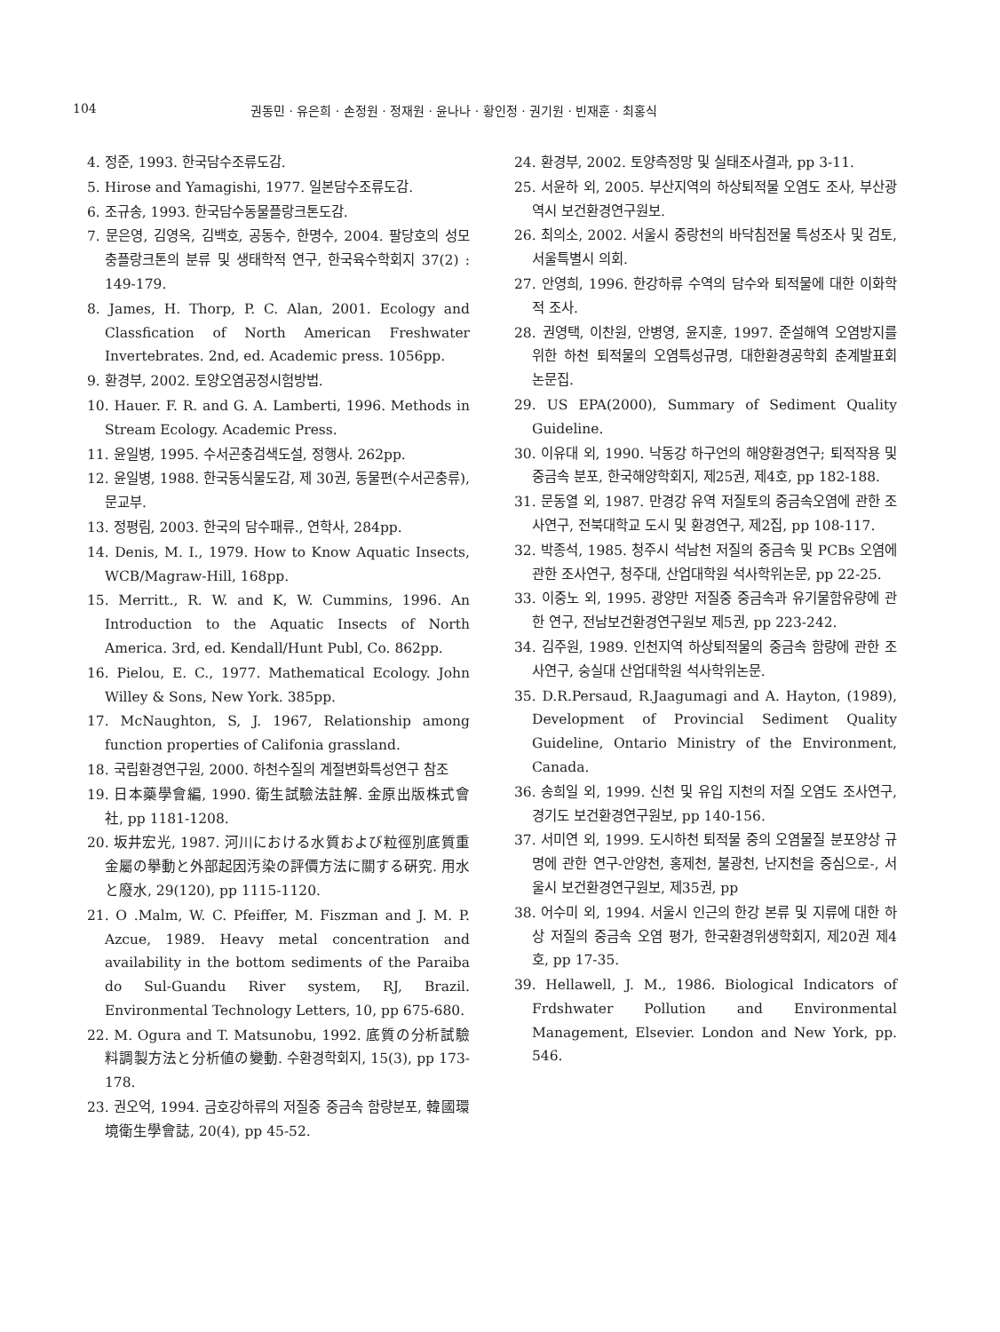104 권동민 · 유은희 · 손정원 · 정재원 · 윤나나 · 황인정 · 권기원 · 빈재훈 · 최홍식
4. 정준, 1993. 한국담수조류도감.
5. Hirose and Yamagishi, 1977. 일본담수조류도감.
6. 조규송, 1993. 한국담수동물플랑크톤도감.
7. 문은영, 김영옥, 김백호, 공동수, 한명수, 2004. 팔당호의 성모충플랑크톤의 분류 및 생태학적 연구, 한국육수학회지 37(2) : 149-179.
8. James, H. Thorp, P. C. Alan, 2001. Ecology and Classfication of North American Freshwater Invertebrates. 2nd, ed. Academic press. 1056pp.
9. 환경부, 2002. 토양오염공정시험방법.
10. Hauer. F. R. and G. A. Lamberti, 1996. Methods in Stream Ecology. Academic Press.
11. 윤일병, 1995. 수서곤충검색도설, 정행사. 262pp.
12. 윤일병, 1988. 한국동식물도감, 제 30권, 동물편(수서곤충류), 문교부.
13. 정평림, 2003. 한국의 담수패류., 연학사, 284pp.
14. Denis, M. I., 1979. How to Know Aquatic Insects, WCB/Magraw-Hill, 168pp.
15. Merritt., R. W. and K, W. Cummins, 1996. An Introduction to the Aquatic Insects of North America. 3rd, ed. Kendall/Hunt Publ, Co. 862pp.
16. Pielou, E. C., 1977. Mathematical Ecology. John Willey & Sons, New York. 385pp.
17. McNaughton, S, J. 1967, Relationship among function properties of Califonia grassland.
18. 국립환경연구원, 2000. 하천수질의 계절변화특성연구 참조
19. 日本藥學會編, 1990. 衛生試驗法註解. 金原出版株式會社, pp 1181-1208.
20. 坂井宏光, 1987. 河川における水質および粒徑別底質重金屬の擧動と外部起因汚染の評價方法に關する硏究. 用水と廢水, 29(120), pp 1115-1120.
21. O .Malm, W. C. Pfeiffer, M. Fiszman and J. M. P. Azcue, 1989. Heavy metal concentration and availability in the bottom sediments of the Paraiba do Sul-Guandu River system, RJ, Brazil. Environmental Technology Letters, 10, pp 675-680.
22. M. Ogura and T. Matsunobu, 1992. 底質の分析試驗料調製方法と分析値の變動. 수환경학회지, 15(3), pp 173-178.
23. 권오억, 1994. 금호강하류의 저질중 중금속 함량분포, 韓國環境衛生學會誌, 20(4), pp 45-52.
24. 환경부, 2002. 토양측정망 및 실태조사결과, pp 3-11.
25. 서윤하 외, 2005. 부산지역의 하상퇴적물 오염도 조사, 부산광역시 보건환경연구원보.
26. 최의소, 2002. 서울시 중랑천의 바닥침전물 특성조사 및 검토, 서울특별시 의회.
27. 안영희, 1996. 한강하류 수역의 담수와 퇴적물에 대한 이화학적 조사.
28. 권영택, 이찬원, 안병영, 윤지훈, 1997. 준설해역 오염방지를 위한 하천 퇴적물의 오염특성규명, 대한환경공학회 춘계발표회 논문집.
29. US EPA(2000), Summary of Sediment Quality Guideline.
30. 이유대 외, 1990. 낙동강 하구언의 해양환경연구; 퇴적작용 및 중금속 분포, 한국해양학회지, 제25권, 제4호, pp 182-188.
31. 문동열 외, 1987. 만경강 유역 저질토의 중금속오염에 관한 조사연구, 전북대학교 도시 및 환경연구, 제2집, pp 108-117.
32. 박종석, 1985. 청주시 석남천 저질의 중금속 및 PCBs 오염에 관한 조사연구, 청주대, 산업대학원 석사학위논문, pp 22-25.
33. 이중노 외, 1995. 광양만 저질중 중금속과 유기물함유량에 관한 연구, 전남보건환경연구원보 제5권, pp 223-242.
34. 김주원, 1989. 인천지역 하상퇴적물의 중금속 함량에 관한 조사연구, 숭실대 산업대학원 석사학위논문.
35. D.R.Persaud, R.Jaagumagi and A. Hayton, (1989), Development of Provincial Sediment Quality Guideline, Ontario Ministry of the Environment, Canada.
36. 송희일 외, 1999. 신천 및 유입 지천의 저질 오염도 조사연구, 경기도 보건환경연구원보, pp 140-156.
37. 서미연 외, 1999. 도시하천 퇴적물 중의 오염물질 분포양상 규명에 관한 연구-안양천, 홍제천, 불광천, 난지천을 중심으로-, 서울시 보건환경연구원보, 제35권, pp
38. 어수미 외, 1994. 서울시 인근의 한강 본류 및 지류에 대한 하상 저질의 중금속 오염 평가, 한국환경위생학회지, 제20권 제4호, pp 17-35.
39. Hellawell, J. M., 1986. Biological Indicators of Frdshwater Pollution and Environmental Management, Elsevier. London and New York, pp. 546.